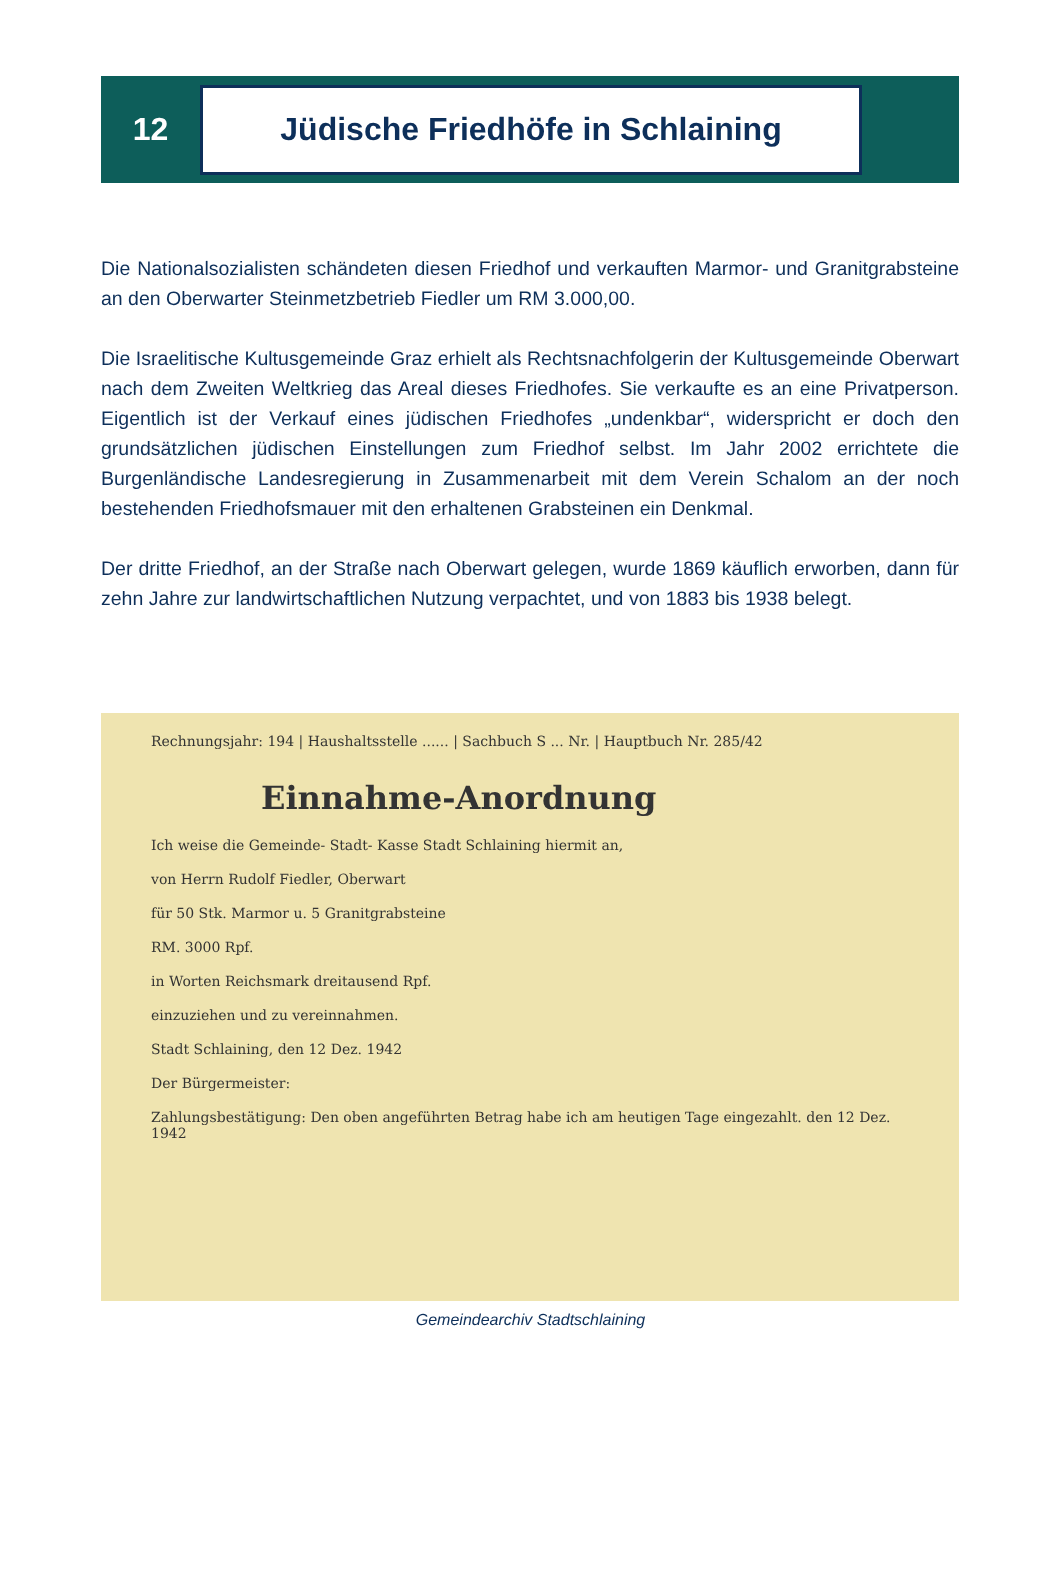12
Jüdische Friedhöfe in Schlaining
Die Nationalsozialisten schändeten diesen Friedhof und verkauften Marmor- und Granit­grabsteine an den Oberwarter Steinmetzbetrieb Fiedler um RM 3.000,00.
Die Israelitische Kultusgemeinde Graz erhielt als Rechtsnachfolgerin der Kultusgemeinde Oberwart nach dem Zweiten Weltkrieg das Areal dieses Friedhofes. Sie verkaufte es an eine Privatperson. Eigentlich ist der Verkauf eines jüdischen Friedhofes „undenkbar“, wider­spricht er doch den grundsätzlichen jüdischen Einstellungen zum Friedhof selbst. Im Jahr 2002 errichtete die Burgenländische Landesregierung in Zusammenarbeit mit dem Verein Schalom an der noch bestehenden Friedhofsmauer mit den erhaltenen Grabsteinen ein Denkmal.
Der dritte Friedhof, an der Straße nach Oberwart gelegen, wurde 1869 käuflich erworben, dann für zehn Jahre zur landwirtschaftlichen Nutzung verpachtet, und von 1883 bis 1938 belegt.
Rechnungsjahr: 194 | Haushaltsstelle ...... | Sachbuch S ... Nr. | Hauptbuch Nr. 285/42
Einnahme-Anordnung
Ich weise die Gemeinde- Stadt- Kasse Stadt Schlaining hiermit an,
von Herrn Rudolf Fiedler, Oberwart
für 50 Stk. Marmor u. 5 Granitgrabsteine
RM. 3000 Rpf.
in Worten Reichsmark dreitausend Rpf.
einzuziehen und zu vereinnahmen.
Stadt Schlaining, den 12 Dez. 1942
Der Bürgermeister:
Zahlungsbestätigung: Den oben angeführten Betrag habe ich am heutigen Tage eingezahlt. den 12 Dez. 1942
Gemeindearchiv Stadtschlaining